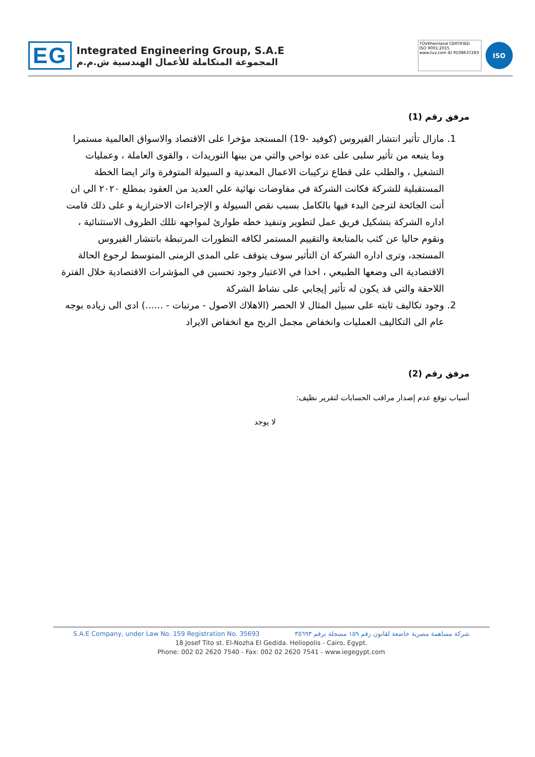EG
Integrated Engineering Group, S.A.E
المجموعة المتكاملة للأعمال الهندسية ش.م.م
TÜVRheinland CERTIFIED
ISO 9001:2015
www.tuv.com ID 9108637283
ISO
مرفق رقم (1)
1. مازال تأثير انتشار الفيروس (كوفيد -19) المستجد مؤخرا على الاقتصاد والاسواق العالمية مستمرا وما يتبعه من تأثير سلبى على عده نواحي والتي من بينها التوريدات ، والقوى العاملة ، وعمليات التشغيل ، والطلب على قطاع تركيبات الاعمال المعدنية و السيولة المتوفرة واثر ايضا الخطة المستقبلية للشركة فكانت الشركة في مفاوضات نهائية علي العديد من العقود بمطلع ٢٠٢٠ الي ان أتت الجائحة لترجئ البدء فيها بالكامل بسبب نقص السيولة و الإجراءات الاحترازية و على ذلك قامت اداره الشركة بتشكيل فريق عمل لتطوير وتنفيذ خطه طوارئ لمواجهه تللك الظروف الاستثنائية ، ونقوم حاليا عن كثب بالمتابعة والتقييم المستمر لكافه التطورات المرتبطة بانتشار الفيروس المستجد، وترى اداره الشركة ان التأثير سوف يتوقف على المدى الزمنى المتوسط لرجوع الحالة الاقتصادية الى وضعها الطبيعي ، اخذا في الاعتبار وجود تحسين في المؤشرات الاقتصادية خلال الفترة اللاحقة والتي قد يكون له تأثير إيجابي على نشاط الشركة
2. وجود تكاليف ثابته على سبيل المثال لا الحصر (الاهلاك الاصول - مرتبات - ......) ادى الى زياده بوجه عام الى التكاليف العمليات وانخفاض مجمل الربح مع انخفاض الايراد
مرفق رقم (2)
أسباب توقع عدم إصدار مراقب الحسابات لتقرير نظيف:
لا يوجد
S.A.E Company, under Law No. 159 Registration No. 35693 شركة مساهمة مصرية خاضعة لقانون رقم ١٥٩ مسجلة برقم ٣٥٦٩٣
18 Josef Tito st. El-Nozha El Gedida. Heliopolis - Cairo, Egypt.
Phone: 002 02 2620 7540 - Fax: 002 02 2620 7541 - www.iegegypt.com